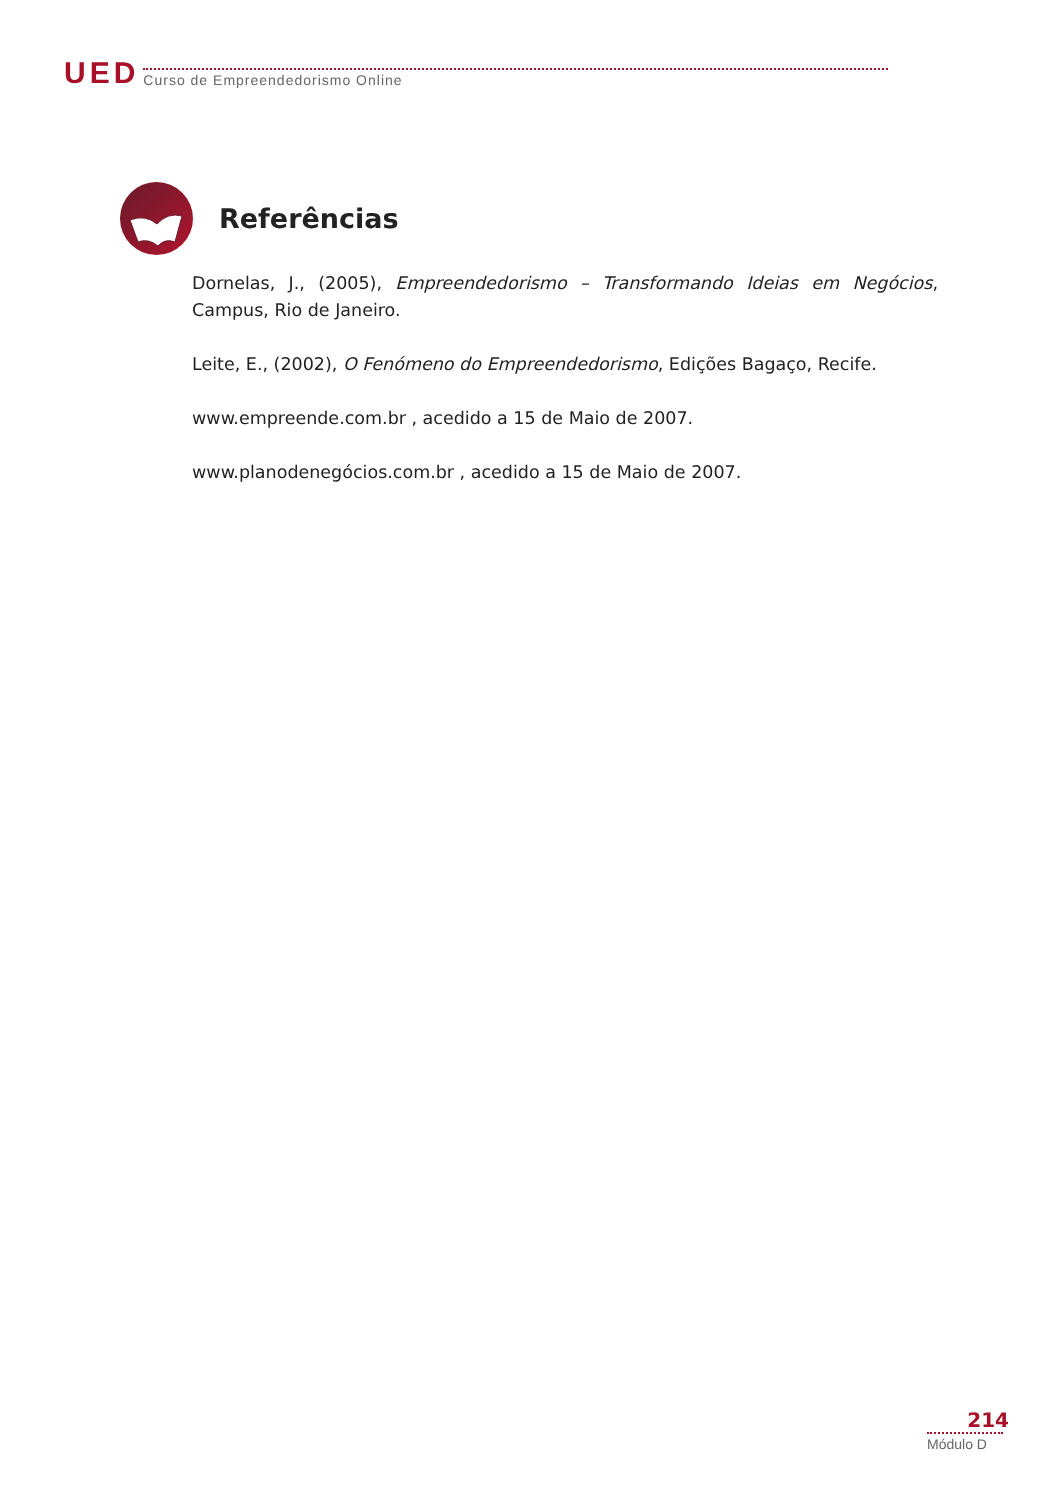UED Curso de Empreendedorismo Online
Referências
Dornelas, J., (2005), Empreendedorismo – Transformando Ideias em Negócios, Campus, Rio de Janeiro.
Leite, E., (2002), O Fenómeno do Empreendedorismo, Edições Bagaço, Recife.
www.empreende.com.br , acedido a 15 de Maio de 2007.
www.planodenegócios.com.br , acedido a 15 de Maio de 2007.
214
Módulo D